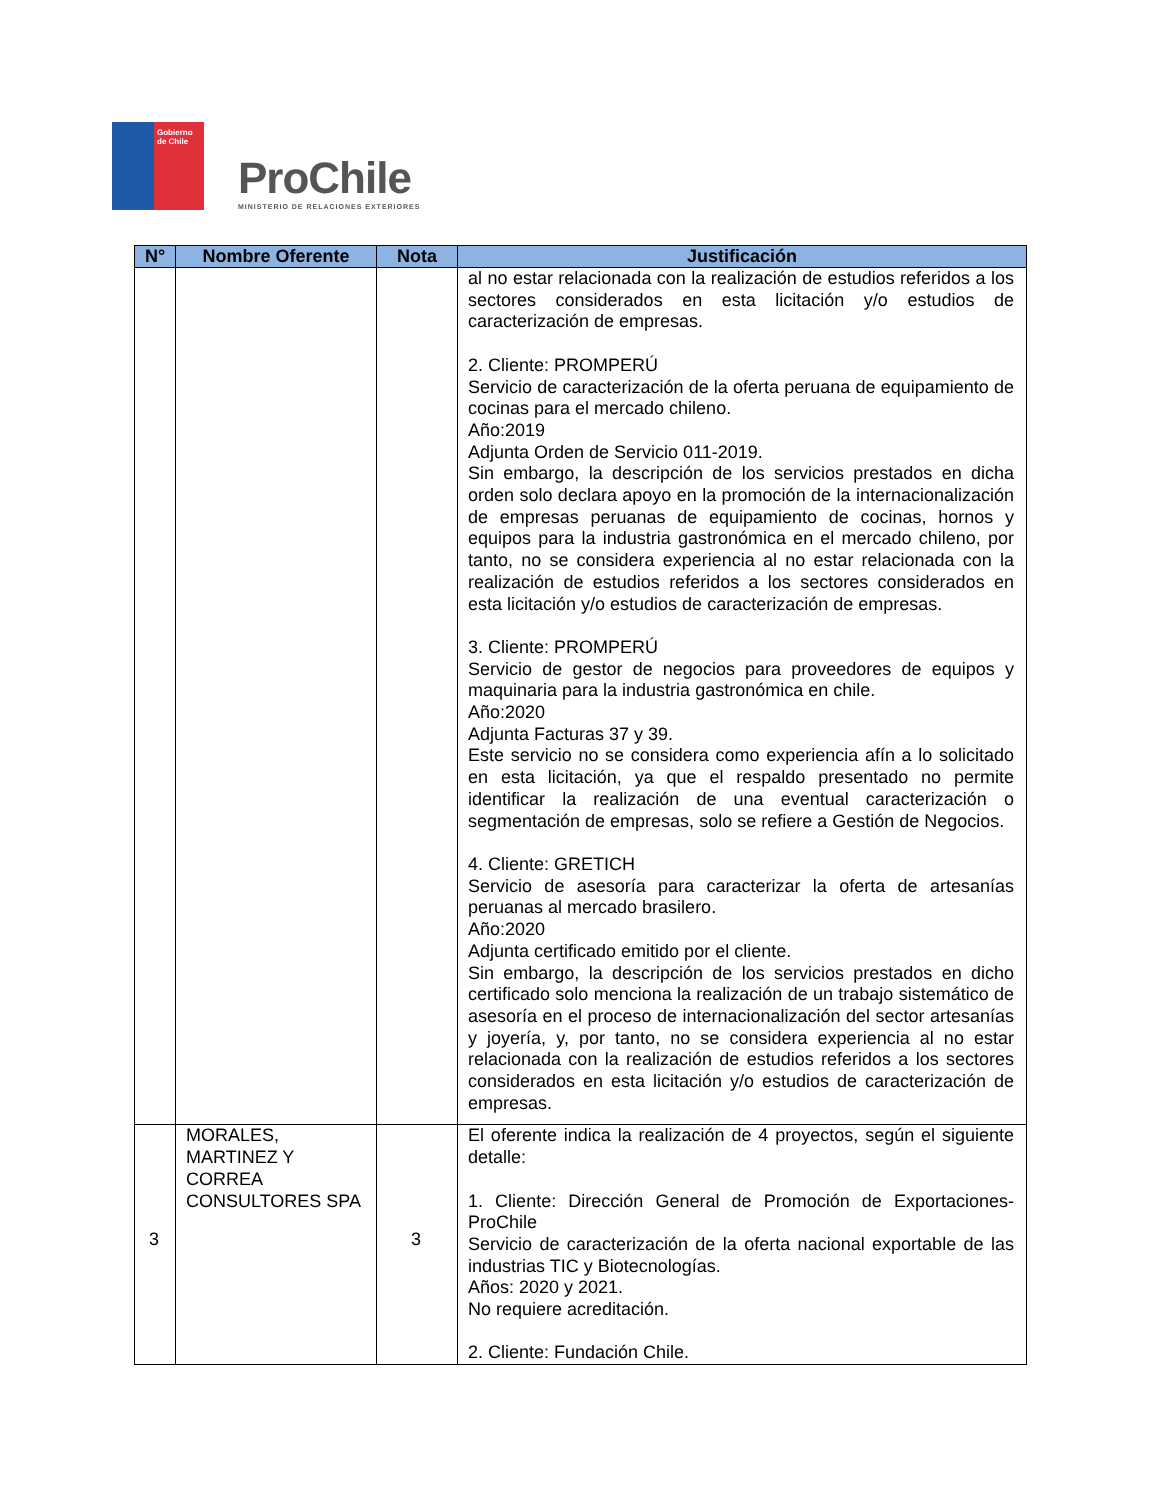Gobierno de Chile
ProChile
MINISTERIO DE RELACIONES EXTERIORES
| N° | Nombre Oferente | Nota | Justificación |
| --- | --- | --- | --- |
| | | | al no estar relacionada con la realización de estudios referidos a los sectores considerados en esta licitación y/o estudios de caracterización de empresas. 2. Cliente: PROMPERÚ Servicio de caracterización de la oferta peruana de equipamiento de cocinas para el mercado chileno. Año:2019 Adjunta Orden de Servicio 011-2019. Sin embargo, la descripción de los servicios prestados en dicha orden solo declara apoyo en la promoción de la internacionalización de empresas peruanas de equipamiento de cocinas, hornos y equipos para la industria gastronómica en el mercado chileno, por tanto, no se considera experiencia al no estar relacionada con la realización de estudios referidos a los sectores considerados en esta licitación y/o estudios de caracterización de empresas. 3. Cliente: PROMPERÚ Servicio de gestor de negocios para proveedores de equipos y maquinaria para la industria gastronómica en chile. Año:2020 Adjunta Facturas 37 y 39. Este servicio no se considera como experiencia afín a lo solicitado en esta licitación, ya que el respaldo presentado no permite identificar la realización de una eventual caracterización o segmentación de empresas, solo se refiere a Gestión de Negocios. 4. Cliente: GRETICH Servicio de asesoría para caracterizar la oferta de artesanías peruanas al mercado brasilero. Año:2020 Adjunta certificado emitido por el cliente. Sin embargo, la descripción de los servicios prestados en dicho certificado solo menciona la realización de un trabajo sistemático de asesoría en el proceso de internacionalización del sector artesanías y joyería, y, por tanto, no se considera experiencia al no estar relacionada con la realización de estudios referidos a los sectores considerados en esta licitación y/o estudios de caracterización de empresas. |
| 3 | MORALES, MARTINEZ Y CORREA CONSULTORES SPA | 3 | El oferente indica la realización de 4 proyectos, según el siguiente detalle: 1. Cliente: Dirección General de Promoción de Exportaciones-ProChile Servicio de caracterización de la oferta nacional exportable de las industrias TIC y Biotecnologías. Años: 2020 y 2021. No requiere acreditación. 2. Cliente: Fundación Chile. |